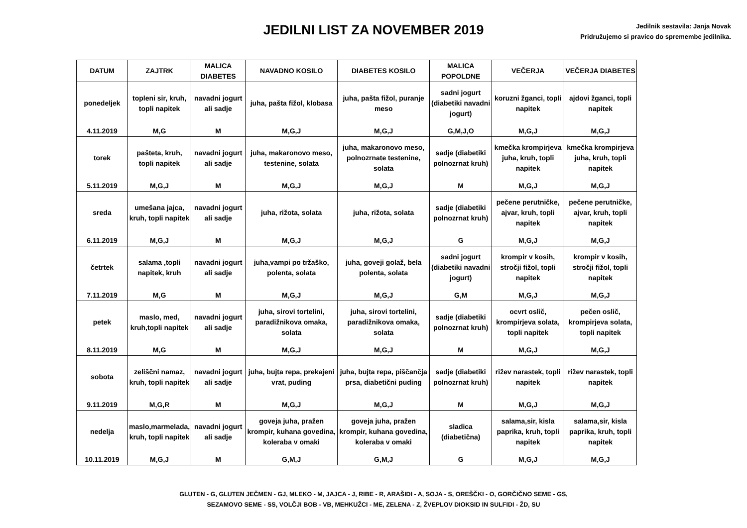JEDILNI LIST ZA NOVEMBER 2019
Jedilnik sestavila: Janja Novak
Pridružujemo si pravico do spremembe jedilnika.
| DATUM | ZAJTRK | MALICA DIABETES | NAVADNO KOSILO | DIABETES KOSILO | MALICA POPOLDNE | VEČERJA | VEČERJA DIABETES |
| --- | --- | --- | --- | --- | --- | --- | --- |
| ponedeljek | topleni sir, kruh, topli napitek | navadni jogurt ali sadje | juha, pašta fižol, klobasa | juha, pašta fižol, puranje meso | sadni jogurt (diabetiki navadni jogurt) | koruzni žganci, topli napitek | ajdovi žganci, topli napitek |
| 4.11.2019 | M,G | M | M,G,J | M,G,J | G,M,J,O | M,G,J | M,G,J |
| torek | pašteta, kruh, topli napitek | navadni jogurt ali sadje | juha, makaronovo meso, testenine, solata | juha, makaronovo meso, polnozrnate testenine, solata | sadje (diabetiki polnozrnat kruh) | kmečka krompirjeva juha, kruh, topli napitek | kmečka krompirjeva juha, kruh, topli napitek |
| 5.11.2019 | M,G,J | M | M,G,J | M,G,J | M | M,G,J | M,G,J |
| sreda | umešana jajca, kruh, topli napitek | navadni jogurt ali sadje | juha, rižota, solata | juha, rižota, solata | sadje (diabetiki polnozrnat kruh) | pečene perutničke, ajvar, kruh, topli napitek | pečene perutničke, ajvar, kruh, topli napitek |
| 6.11.2019 | M,G,J | M | M,G,J | M,G,J | G | M,G,J | M,G,J |
| četrtek | salama ,topli napitek, kruh | navadni jogurt ali sadje | juha,vampi po tržaško, polenta, solata | juha, goveji golaž, bela polenta, solata | sadni jogurt (diabetiki navadni jogurt) | krompir v kosih, stročji fižol, topli napitek | krompir v kosih, stročji fižol, topli napitek |
| 7.11.2019 | M,G | M | M,G,J | M,G,J | G,M | M,G,J | M,G,J |
| petek | maslo, med, kruh,topli napitek | navadni jogurt ali sadje | juha, sirovi tortelini, paradižnikova omaka, solata | juha, sirovi tortelini, paradižnikova omaka, solata | sadje (diabetiki polnozrnat kruh) | ocvrt oslič, krompirjeva solata, topli napitek | pečen oslič, krompirjeva solata, topli napitek |
| 8.11.2019 | M,G | M | M,G,J | M,G,J | M | M,G,J | M,G,J |
| sobota | zeliščni namaz, kruh, topli napitek | navadni jogurt ali sadje | juha, bujta repa, prekajeni vrat, puding | juha, bujta repa, piščančja prsa, diabetični puding | sadje (diabetiki polnozrnat kruh) | rižev narastek, topli napitek | rižev narastek, topli napitek |
| 9.11.2019 | M,G,R | M | M,G,J | M,G,J | M | M,G,J | M,G,J |
| nedelja | maslo,marmelada, kruh, topli napitek | navadni jogurt ali sadje | goveja juha, pražen krompir, kuhana govedina, koleraba v omaki | goveja juha, pražen krompir, kuhana govedina, koleraba v omaki | sladica (diabetična) | salama,sir, kisla paprika, kruh, topli napitek | salama,sir, kisla paprika, kruh, topli napitek |
| 10.11.2019 | M,G,J | M | G,M,J | G,M,J | G | M,G,J | M,G,J |
GLUTEN - G, GLUTEN JEČMEN - GJ, MLEKO - M, JAJCA - J, RIBE - R, ARAŠIDI - A, SOJA - S, OREŠČKI - O, GORČIČNO SEME - GS,
SEZAMOVO SEME - SS, VOLČJI BOB - VB, MEHKUŽCI - ME, ZELENA - Z, ŽVEPLOV DIOKSID IN SULFIDI - ŽD, SU